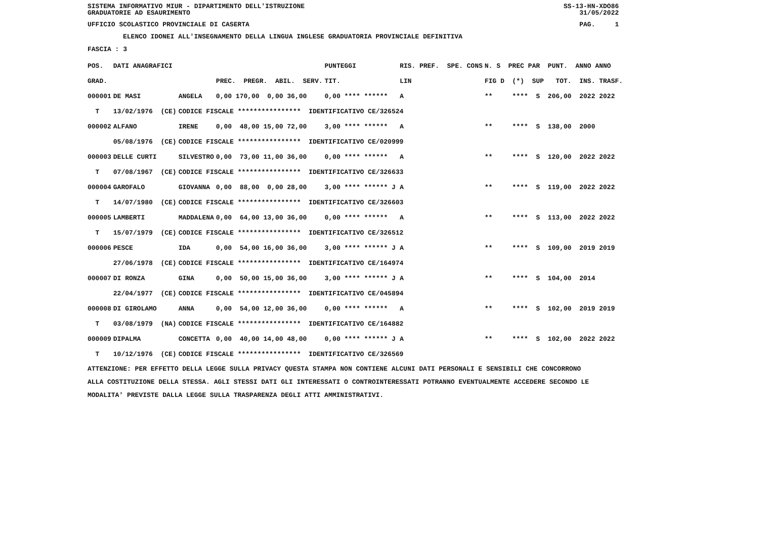SISTEMA INFORMATIVO MIUR - DIPARTIMENTO DELL'ISTRUZIONE
GRADUATORIE AD ESAURIMENTO SS-13-HN-XDO86
31/05/2022
UFFICIO SCOLASTICO PROVINCIALE DI CASERTA PAG. 1
ELENCO IDONEI ALL'INSEGNAMENTO DELLA LINGUA INGLESE GRADUATORIA PROVINCIALE DEFINITIVA
FASCIA : 3
| POS. | DATI ANAGRAFICI | | | PUNTEGGI | | RIS. PREF. SPE. CONS | N. S PREC PAR PUNT. ANNO ANNO |
| --- | --- | --- | --- | --- | --- | --- | --- |
| GRAD. | | | PREC. PREGR. ABIL. SERV. | TIT. | | LIN | FIG D (*) SUP TOT. INS. TRASF. |
| 000001 | DE MASI | ANGELA | 0,00 170,00 0,00 36,00 | 0,00 **** ****** | | A | ** **** S 206,00 2022 2022 |
| T | 13/02/1976 (CE) | CODICE FISCALE **************** IDENTIFICATIVO CE/326524 | | | | | |
| 000002 | ALFANO | IRENE | 0,00 48,00 15,00 72,00 | 3,00 **** ****** | | A | ** **** S 138,00 2000 |
| | 05/08/1976 (CE) | CODICE FISCALE **************** IDENTIFICATIVO CE/020999 | | | | | |
| 000003 | DELLE CURTI | SILVESTRO | 0,00 73,00 11,00 36,00 | 0,00 **** ****** | | A | ** **** S 120,00 2022 2022 |
| T | 07/08/1967 (CE) | CODICE FISCALE **************** IDENTIFICATIVO CE/326633 | | | | | |
| 000004 | GAROFALO | GIOVANNA | 0,00 88,00 0,00 28,00 | 3,00 **** ****** J | | A | ** **** S 119,00 2022 2022 |
| T | 14/07/1980 (CE) | CODICE FISCALE **************** IDENTIFICATIVO CE/326603 | | | | | |
| 000005 | LAMBERTI | MADDALENA | 0,00 64,00 13,00 36,00 | 0,00 **** ****** | | A | ** **** S 113,00 2022 2022 |
| T | 15/07/1979 (CE) | CODICE FISCALE **************** IDENTIFICATIVO CE/326512 | | | | | |
| 000006 | PESCE | IDA | 0,00 54,00 16,00 36,00 | 3,00 **** ****** J | | A | ** **** S 109,00 2019 2019 |
| | 27/06/1978 (CE) | CODICE FISCALE **************** IDENTIFICATIVO CE/164974 | | | | | |
| 000007 | DI RONZA | GINA | 0,00 50,00 15,00 36,00 | 3,00 **** ****** J | | A | ** **** S 104,00 2014 |
| | 22/04/1977 (CE) | CODICE FISCALE **************** IDENTIFICATIVO CE/045894 | | | | | |
| 000008 | DI GIROLAMO | ANNA | 0,00 54,00 12,00 36,00 | 0,00 **** ****** | | A | ** **** S 102,00 2019 2019 |
| T | 03/08/1979 (NA) | CODICE FISCALE **************** IDENTIFICATIVO CE/164882 | | | | | |
| 000009 | DIPALMA | CONCETTA | 0,00 40,00 14,00 48,00 | 0,00 **** ****** J | | A | ** **** S 102,00 2022 2022 |
| T | 10/12/1976 (CE) | CODICE FISCALE **************** IDENTIFICATIVO CE/326569 | | | | | |
ATTENZIONE: PER EFFETTO DELLA LEGGE SULLA PRIVACY QUESTA STAMPA NON CONTIENE ALCUNI DATI PERSONALI E SENSIBILI CHE CONCORRONO
ALLA COSTITUZIONE DELLA STESSA. AGLI STESSI DATI GLI INTERESSATI O CONTROINTERESSATI POTRANNO EVENTUALMENTE ACCEDERE SECONDO LE
MODALITA' PREVISTE DALLA LEGGE SULLA TRASPARENZA DEGLI ATTI AMMINISTRATIVI.